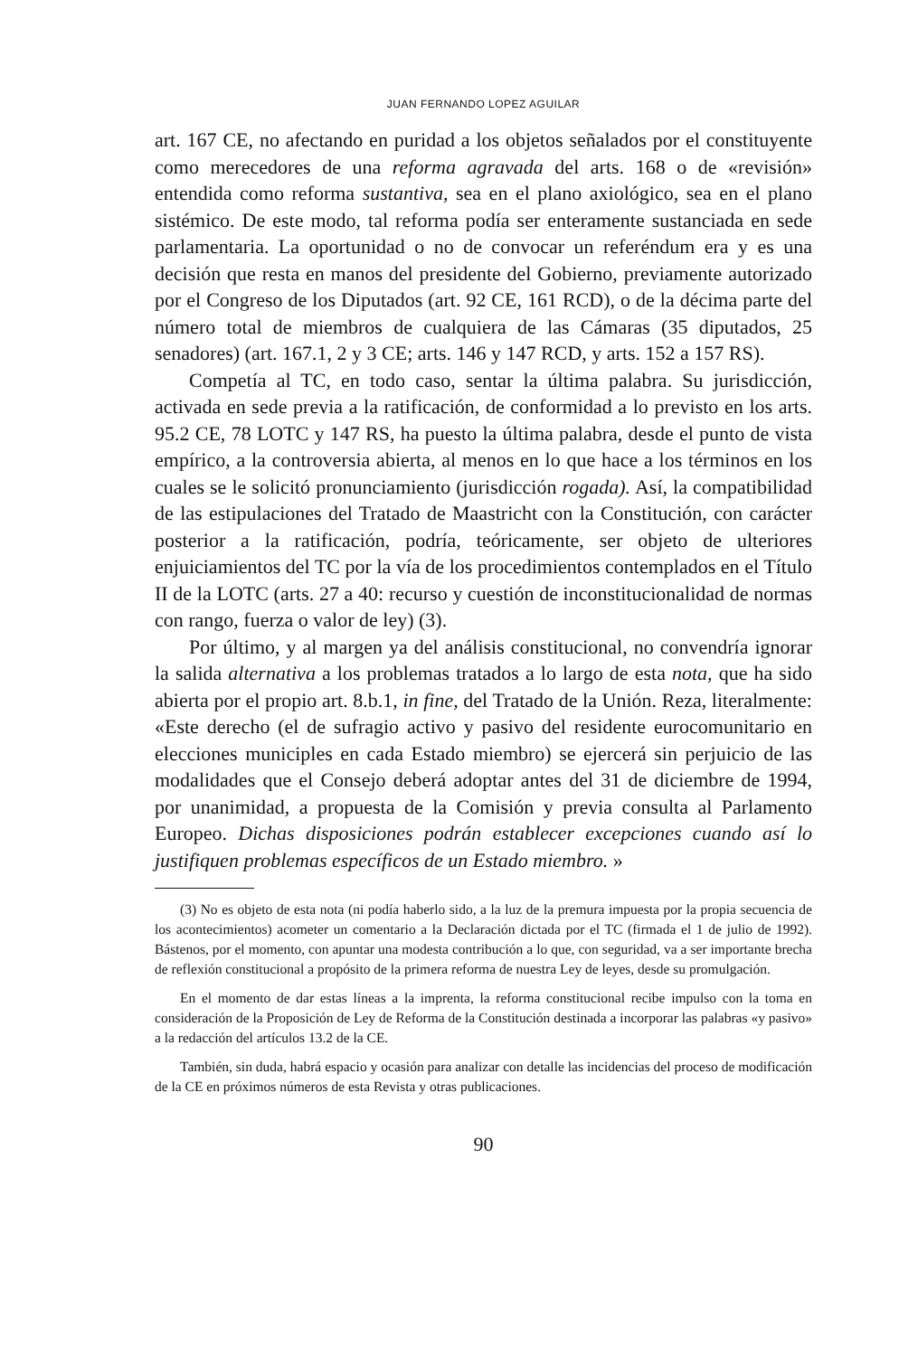JUAN FERNANDO LOPEZ AGUILAR
art. 167 CE, no afectando en puridad a los objetos señalados por el constituyente como merecedores de una reforma agravada del arts. 168 o de «revisión» entendida como reforma sustantiva, sea en el plano axiológico, sea en el plano sistémico. De este modo, tal reforma podía ser enteramente sustanciada en sede parlamentaria. La oportunidad o no de convocar un referéndum era y es una decisión que resta en manos del presidente del Gobierno, previamente autorizado por el Congreso de los Diputados (art. 92 CE, 161 RCD), o de la décima parte del número total de miembros de cualquiera de las Cámaras (35 diputados, 25 senadores) (art. 167.1, 2 y 3 CE; arts. 146 y 147 RCD, y arts. 152 a 157 RS).
Competía al TC, en todo caso, sentar la última palabra. Su jurisdicción, activada en sede previa a la ratificación, de conformidad a lo previsto en los arts. 95.2 CE, 78 LOTC y 147 RS, ha puesto la última palabra, desde el punto de vista empírico, a la controversia abierta, al menos en lo que hace a los términos en los cuales se le solicitó pronunciamiento (jurisdicción rogada). Así, la compatibilidad de las estipulaciones del Tratado de Maastricht con la Constitución, con carácter posterior a la ratificación, podría, teóricamente, ser objeto de ulteriores enjuiciamientos del TC por la vía de los procedimientos contemplados en el Título II de la LOTC (arts. 27 a 40: recurso y cuestión de inconstitucionalidad de normas con rango, fuerza o valor de ley) (3).
Por último, y al margen ya del análisis constitucional, no convendría ignorar la salida alternativa a los problemas tratados a lo largo de esta nota, que ha sido abierta por el propio art. 8.b.1, in fine, del Tratado de la Unión. Reza, literalmente: «Este derecho (el de sufragio activo y pasivo del residente eurocomunitario en elecciones municiples en cada Estado miembro) se ejercerá sin perjuicio de las modalidades que el Consejo deberá adoptar antes del 31 de diciembre de 1994, por unanimidad, a propuesta de la Comisión y previa consulta al Parlamento Europeo. Dichas disposiciones podrán establecer excepciones cuando así lo justifiquen problemas específicos de un Estado miembro. »
(3) No es objeto de esta nota (ni podía haberlo sido, a la luz de la premura impuesta por la propia secuencia de los acontecimientos) acometer un comentario a la Declaración dictada por el TC (firmada el 1 de julio de 1992). Bástenos, por el momento, con apuntar una modesta contribución a lo que, con seguridad, va a ser importante brecha de reflexión constitucional a propósito de la primera reforma de nuestra Ley de leyes, desde su promulgación.
En el momento de dar estas líneas a la imprenta, la reforma constitucional recibe impulso con la toma en consideración de la Proposición de Ley de Reforma de la Constitución destinada a incorporar las palabras «y pasivo» a la redacción del artículos 13.2 de la CE.
También, sin duda, habrá espacio y ocasión para analizar con detalle las incidencias del proceso de modificación de la CE en próximos números de esta Revista y otras publicaciones.
90